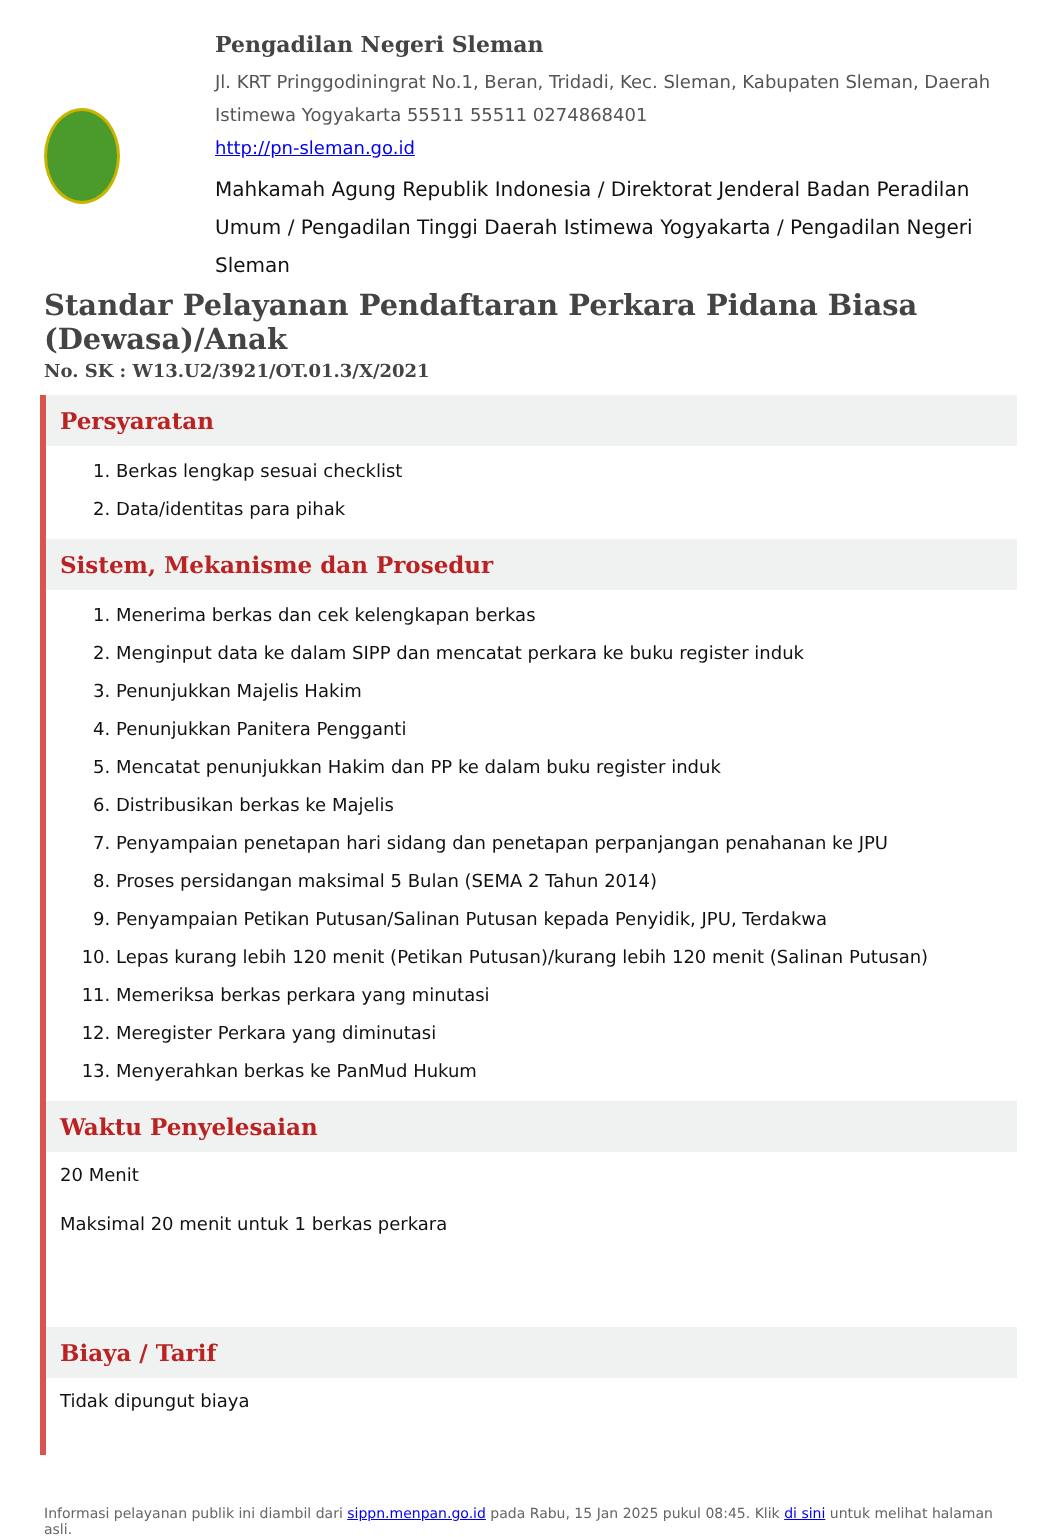Pengadilan Negeri Sleman
Jl. KRT Pringgodiningrat No.1, Beran, Tridadi, Kec. Sleman, Kabupaten Sleman, Daerah Istimewa Yogyakarta 55511 55511 0274868401
http://pn-sleman.go.id
Mahkamah Agung Republik Indonesia / Direktorat Jenderal Badan Peradilan Umum / Pengadilan Tinggi Daerah Istimewa Yogyakarta / Pengadilan Negeri Sleman
Standar Pelayanan Pendaftaran Perkara Pidana Biasa (Dewasa)/Anak
No. SK : W13.U2/3921/OT.01.3/X/2021
Persyaratan
1. Berkas lengkap sesuai checklist
2. Data/identitas para pihak
Sistem, Mekanisme dan Prosedur
1. Menerima berkas dan cek kelengkapan berkas
2. Menginput data ke dalam SIPP dan mencatat perkara ke buku register induk
3. Penunjukkan Majelis Hakim
4. Penunjukkan Panitera Pengganti
5. Mencatat penunjukkan Hakim dan PP ke dalam buku register induk
6. Distribusikan berkas ke Majelis
7. Penyampaian penetapan hari sidang dan penetapan perpanjangan penahanan ke JPU
8. Proses persidangan maksimal 5 Bulan (SEMA 2 Tahun 2014)
9. Penyampaian Petikan Putusan/Salinan Putusan kepada Penyidik, JPU, Terdakwa
10. Lepas kurang lebih 120 menit (Petikan Putusan)/kurang lebih 120 menit (Salinan Putusan)
11. Memeriksa berkas perkara yang minutasi
12. Meregister Perkara yang diminutasi
13. Menyerahkan berkas ke PanMud Hukum
Waktu Penyelesaian
20 Menit
Maksimal 20 menit untuk 1 berkas perkara
Biaya / Tarif
Tidak dipungut biaya
Informasi pelayanan publik ini diambil dari sippn.menpan.go.id pada Rabu, 15 Jan 2025 pukul 08:45. Klik di sini untuk melihat halaman asli.